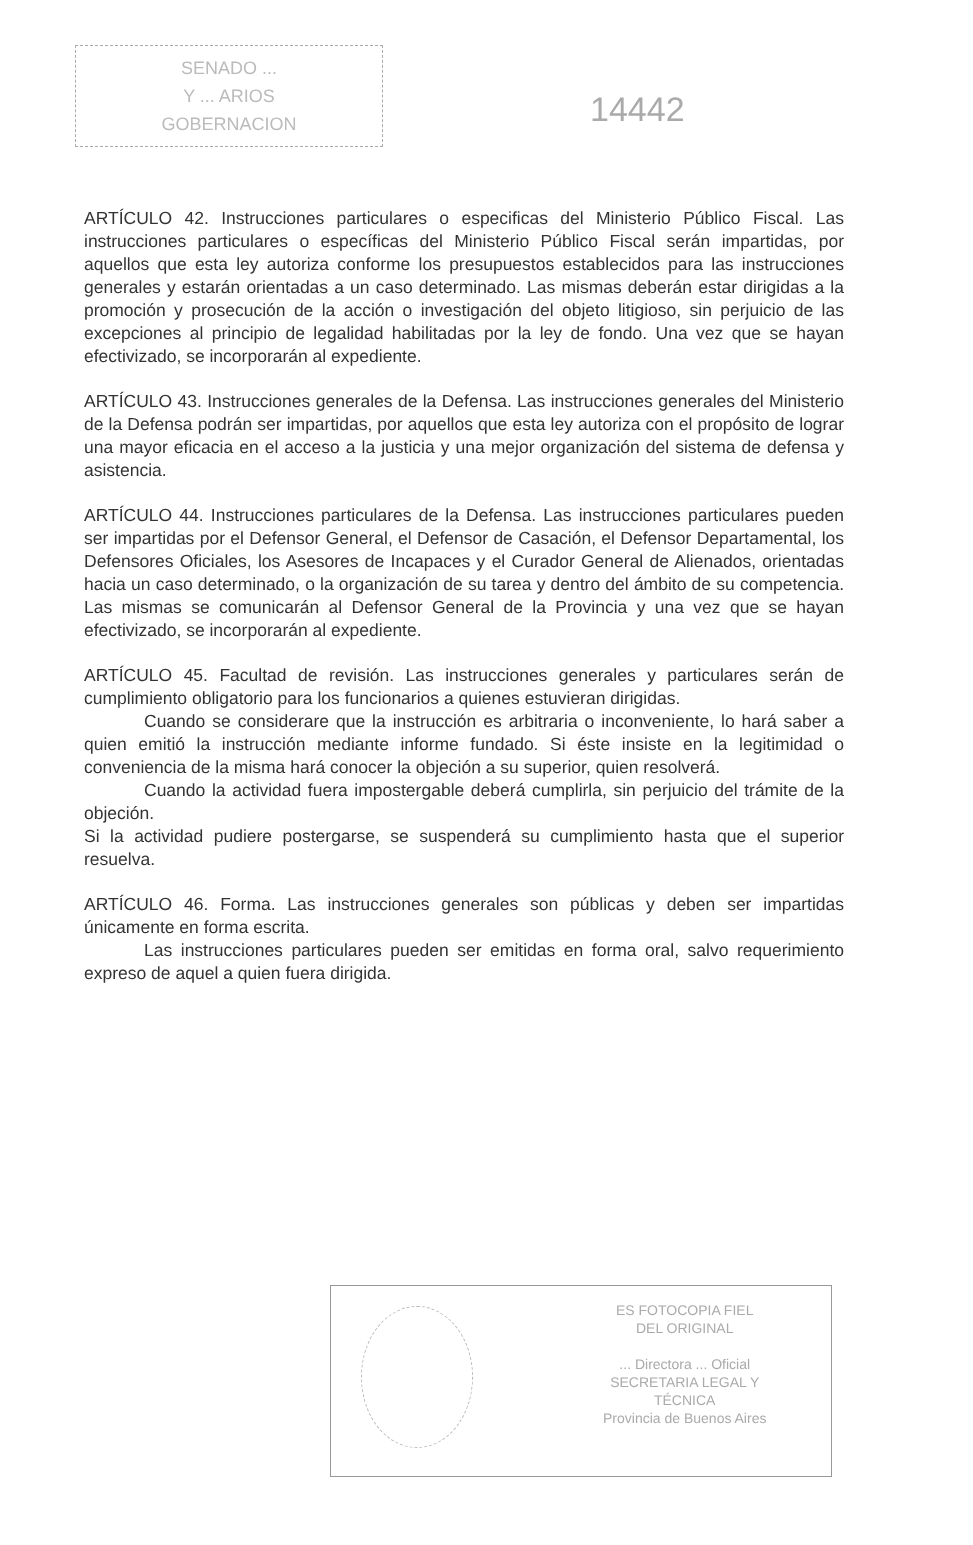SENADO ...
Y ... ARIOS
GOBERNACION
14442
ARTÍCULO 42. Instrucciones particulares o especificas del Ministerio Público Fiscal. Las instrucciones particulares o específicas del Ministerio Público Fiscal serán impartidas, por aquellos que esta ley autoriza conforme los presupuestos establecidos para las instrucciones generales y estarán orientadas a un caso determinado. Las mismas deberán estar dirigidas a la promoción y prosecución de la acción o investigación del objeto litigioso, sin perjuicio de las excepciones al principio de legalidad habilitadas por la ley de fondo. Una vez que se hayan efectivizado, se incorporarán al expediente.
ARTÍCULO 43. Instrucciones generales de la Defensa. Las instrucciones generales del Ministerio de la Defensa podrán ser impartidas, por aquellos que esta ley autoriza con el propósito de lograr una mayor eficacia en el acceso a la justicia y una mejor organización del sistema de defensa y asistencia.
ARTÍCULO 44. Instrucciones particulares de la Defensa. Las instrucciones particulares pueden ser impartidas por el Defensor General, el Defensor de Casación, el Defensor Departamental, los Defensores Oficiales, los Asesores de Incapaces y el Curador General de Alienados, orientadas hacia un caso determinado, o la organización de su tarea y dentro del ámbito de su competencia. Las mismas se comunicarán al Defensor General de la Provincia y una vez que se hayan efectivizado, se incorporarán al expediente.
ARTÍCULO 45. Facultad de revisión. Las instrucciones generales y particulares serán de cumplimiento obligatorio para los funcionarios a quienes estuvieran dirigidas.
Cuando se considerare que la instrucción es arbitraria o inconveniente, lo hará saber a quien emitió la instrucción mediante informe fundado. Si éste insiste en la legitimidad o conveniencia de la misma hará conocer la objeción a su superior, quien resolverá.
Cuando la actividad fuera impostergable deberá cumplirla, sin perjuicio del trámite de la objeción.
Si la actividad pudiere postergarse, se suspenderá su cumplimiento hasta que el superior resuelva.
ARTÍCULO 46. Forma. Las instrucciones generales son públicas y deben ser impartidas únicamente en forma escrita.
Las instrucciones particulares pueden ser emitidas en forma oral, salvo requerimiento expreso de aquel a quien fuera dirigida.
ES FOTOCOPIA FIEL
DEL ORIGINAL
... Directora ... Oficial
SECRETARIA LEGAL Y
TÉCNICA
Provincia de Buenos Aires